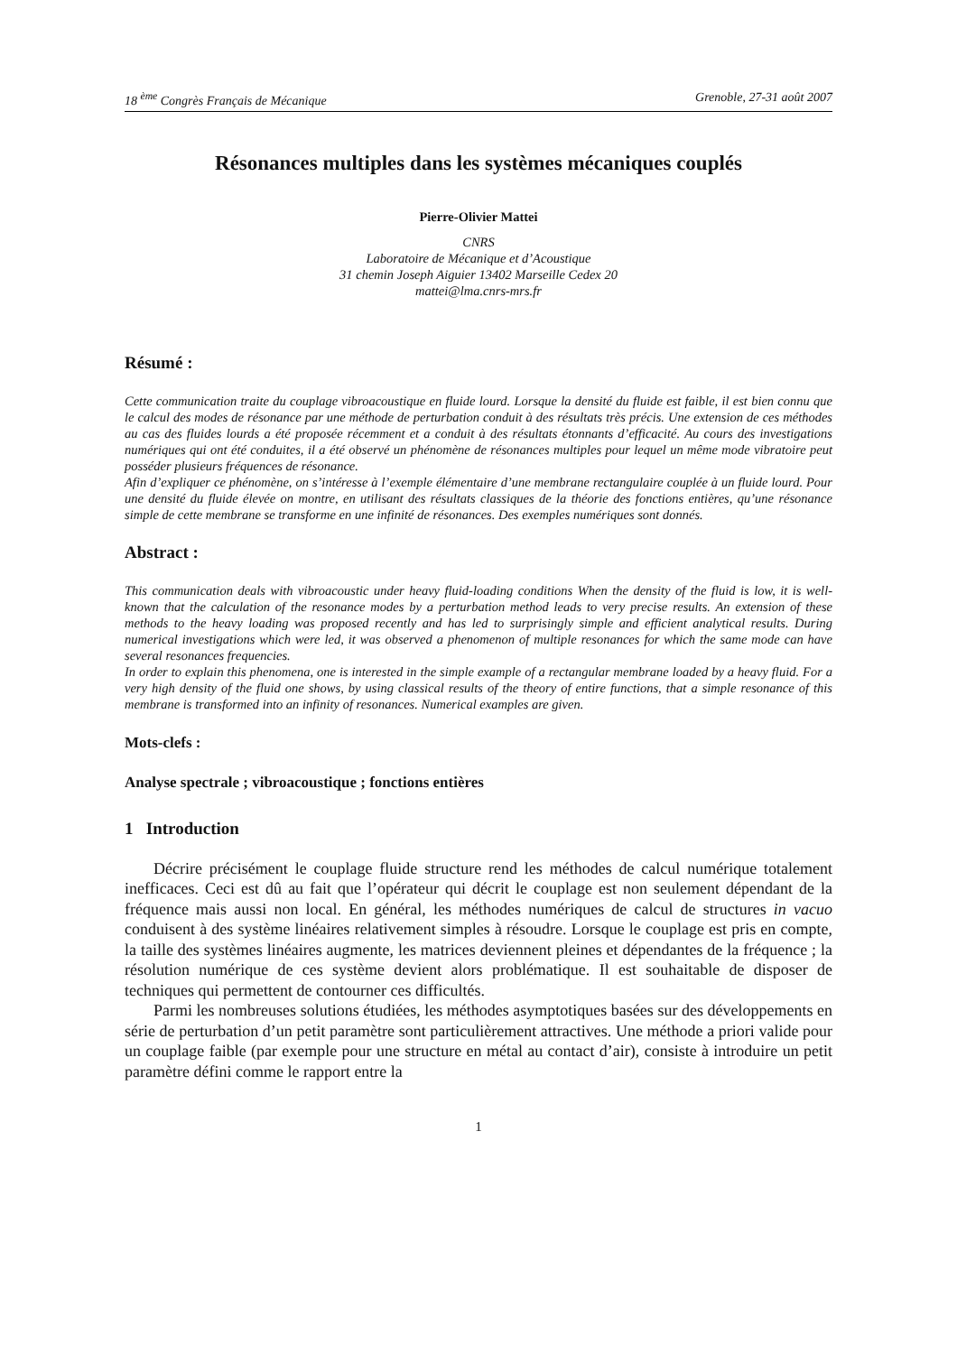18 <sup>ème</sup> Congrès Français de Mécanique Grenoble, 27-31 août 2007
Résonances multiples dans les systèmes mécaniques couplés
Pierre-Olivier Mattei
CNRS
Laboratoire de Mécanique et d’Acoustique
31 chemin Joseph Aiguier 13402 Marseille Cedex 20
mattei@lma.cnrs-mrs.fr
Résumé :
Cette communication traite du couplage vibroacoustique en fluide lourd. Lorsque la densité du fluide est faible, il est bien connu que le calcul des modes de résonance par une méthode de perturbation conduit à des résultats très précis. Une extension de ces méthodes au cas des fluides lourds a été proposée récemment et a conduit à des résultats étonnants d’efficacité. Au cours des investigations numériques qui ont été conduites, il a été observé un phénomène de résonances multiples pour lequel un même mode vibratoire peut posséder plusieurs fréquences de résonance.
Afin d’expliquer ce phénomène, on s’intéresse à l’exemple élémentaire d’une membrane rectangulaire couplée à un fluide lourd. Pour une densité du fluide élevée on montre, en utilisant des résultats classiques de la théorie des fonctions entières, qu’une résonance simple de cette membrane se transforme en une infinité de résonances. Des exemples numériques sont donnés.
Abstract :
This communication deals with vibroacoustic under heavy fluid-loading conditions When the density of the fluid is low, it is well-known that the calculation of the resonance modes by a perturbation method leads to very precise results. An extension of these methods to the heavy loading was proposed recently and has led to surprisingly simple and efficient analytical results. During numerical investigations which were led, it was observed a phenomenon of multiple resonances for which the same mode can have several resonances frequencies.
In order to explain this phenomena, one is interested in the simple example of a rectangular membrane loaded by a heavy fluid. For a very high density of the fluid one shows, by using classical results of the theory of entire functions, that a simple resonance of this membrane is transformed into an infinity of resonances. Numerical examples are given.
Mots-clefs :
Analyse spectrale ; vibroacoustique ; fonctions entières
1 Introduction
Décrire précisément le couplage fluide structure rend les méthodes de calcul numérique totalement inefficaces. Ceci est dû au fait que l’opérateur qui décrit le couplage est non seulement dépendant de la fréquence mais aussi non local. En général, les méthodes numériques de calcul de structures in vacuo conduisent à des système linéaires relativement simples à résoudre. Lorsque le couplage est pris en compte, la taille des systèmes linéaires augmente, les matrices deviennent pleines et dépendantes de la fréquence ; la résolution numérique de ces système devient alors problématique. Il est souhaitable de disposer de techniques qui permettent de contourner ces difficultés.
Parmi les nombreuses solutions étudiées, les méthodes asymptotiques basées sur des développements en série de perturbation d’un petit paramètre sont particulièrement attractives. Une méthode a priori valide pour un couplage faible (par exemple pour une structure en métal au contact d’air), consiste à introduire un petit paramètre défini comme le rapport entre la
1